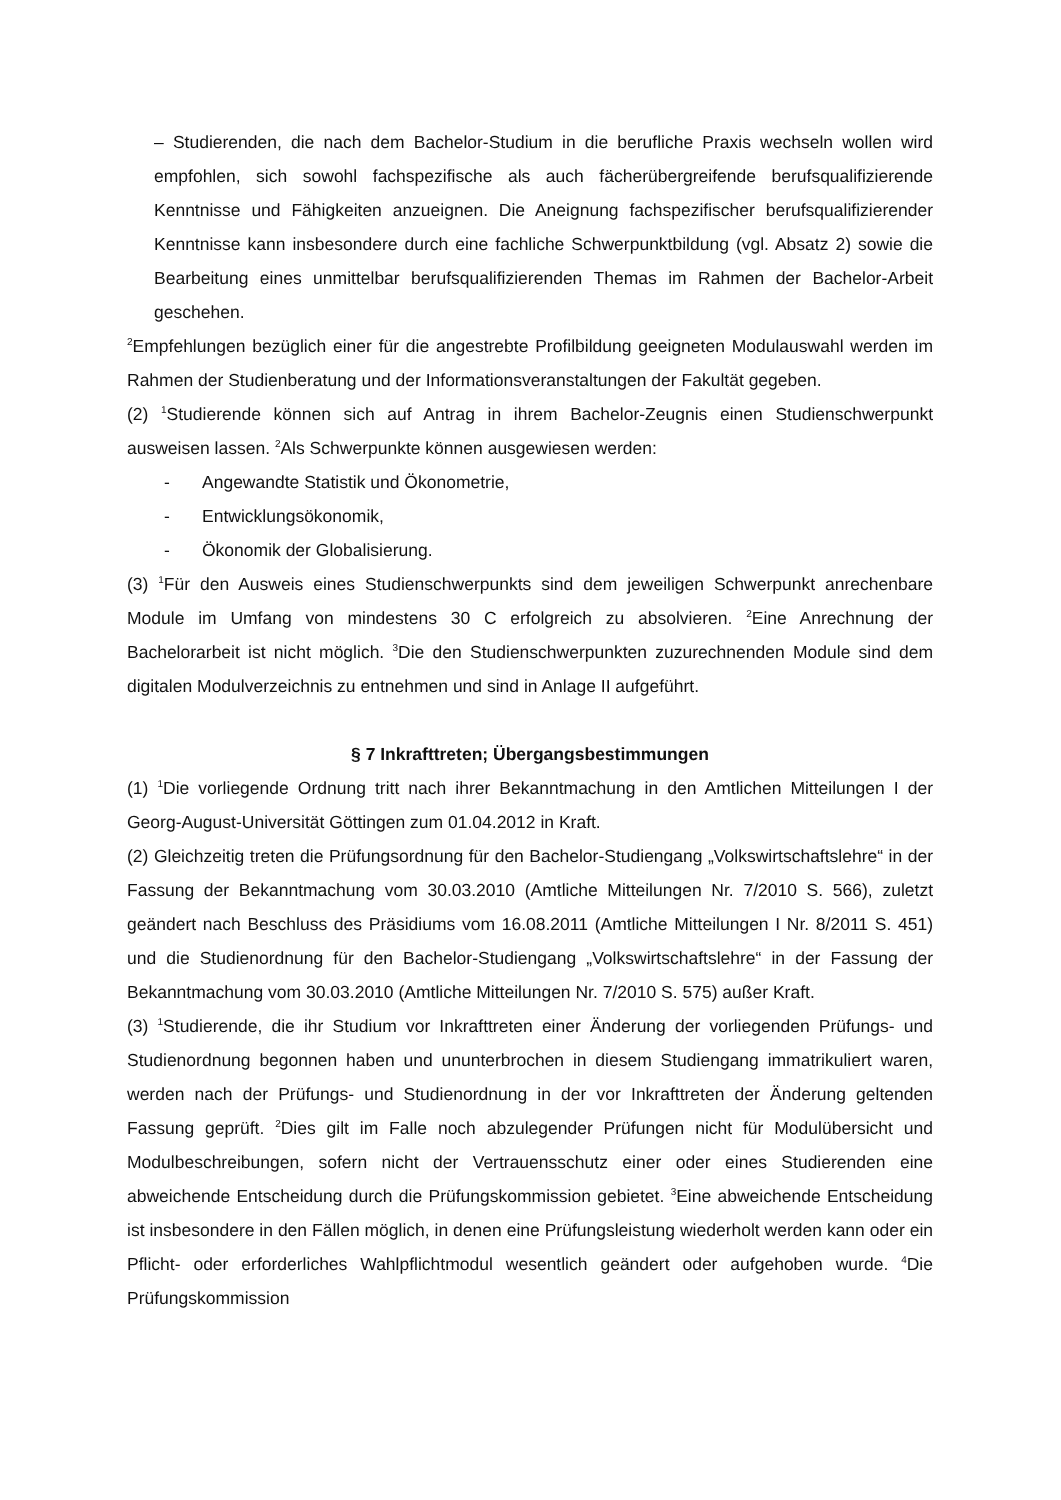– Studierenden, die nach dem Bachelor-Studium in die berufliche Praxis wechseln wollen wird empfohlen, sich sowohl fachspezifische als auch fächerübergreifende berufsqualifizierende Kenntnisse und Fähigkeiten anzueignen. Die Aneignung fachspezifischer berufsqualifizierender Kenntnisse kann insbesondere durch eine fachliche Schwerpunktbildung (vgl. Absatz 2) sowie die Bearbeitung eines unmittelbar berufsqualifizierenden Themas im Rahmen der Bachelor-Arbeit geschehen.
<sup>2</sup> Empfehlungen bezüglich einer für die angestrebte Profilbildung geeigneten Modulauswahl werden im Rahmen der Studienberatung und der Informationsveranstaltungen der Fakultät gegeben.
(2) <sup>1</sup>Studierende können sich auf Antrag in ihrem Bachelor-Zeugnis einen Studienschwerpunkt ausweisen lassen. <sup>2</sup>Als Schwerpunkte können ausgewiesen werden:
- Angewandte Statistik und Ökonometrie,
- Entwicklungsökonomik,
- Ökonomik der Globalisierung.
(3) <sup>1</sup>Für den Ausweis eines Studienschwerpunkts sind dem jeweiligen Schwerpunkt anrechenbare Module im Umfang von mindestens 30 C erfolgreich zu absolvieren. <sup>2</sup>Eine Anrechnung der Bachelorarbeit ist nicht möglich. <sup>3</sup>Die den Studienschwerpunkten zuzurechnenden Module sind dem digitalen Modulverzeichnis zu entnehmen und sind in Anlage II aufgeführt.
§ 7 Inkrafttreten; Übergangsbestimmungen
(1) <sup>1</sup>Die vorliegende Ordnung tritt nach ihrer Bekanntmachung in den Amtlichen Mitteilungen I der Georg-August-Universität Göttingen zum 01.04.2012 in Kraft.
(2) Gleichzeitig treten die Prüfungsordnung für den Bachelor-Studiengang „Volkswirtschaftslehre“ in der Fassung der Bekanntmachung vom 30.03.2010 (Amtliche Mitteilungen Nr. 7/2010 S. 566), zuletzt geändert nach Beschluss des Präsidiums vom 16.08.2011 (Amtliche Mitteilungen I Nr. 8/2011 S. 451) und die Studienordnung für den Bachelor-Studiengang „Volkswirtschaftslehre“ in der Fassung der Bekanntmachung vom 30.03.2010 (Amtliche Mitteilungen Nr. 7/2010 S. 575) außer Kraft.
(3) <sup>1</sup>Studierende, die ihr Studium vor Inkrafttreten einer Änderung der vorliegenden Prüfungs- und Studienordnung begonnen haben und ununterbrochen in diesem Studiengang immatrikuliert waren, werden nach der Prüfungs- und Studienordnung in der vor Inkrafttreten der Änderung geltenden Fassung geprüft. <sup>2</sup>Dies gilt im Falle noch abzulegender Prüfungen nicht für Modulübersicht und Modulbeschreibungen, sofern nicht der Vertrauensschutz einer oder eines Studierenden eine abweichende Entscheidung durch die Prüfungskommission gebietet. <sup>3</sup>Eine abweichende Entscheidung ist insbesondere in den Fällen möglich, in denen eine Prüfungsleistung wiederholt werden kann oder ein Pflicht- oder erforderliches Wahlpflichtmodul wesentlich geändert oder aufgehoben wurde. <sup>4</sup>Die Prüfungskommission